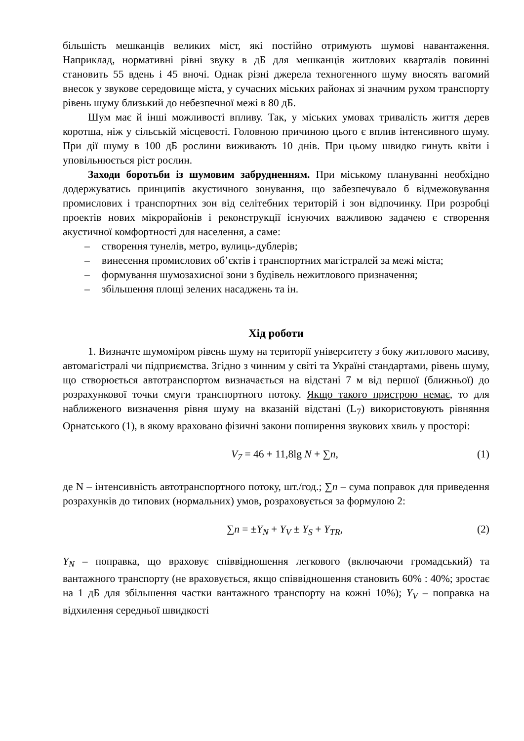більшість мешканців великих міст, які постійно отримують шумові навантаження. Наприклад, нормативні рівні звуку в дБ для мешканців житлових кварталів повинні становить 55 вдень і 45 вночі. Однак різні джерела техногенного шуму вносять вагомий внесок у звукове середовище міста, у сучасних міських районах зі значним рухом транспорту рівень шуму близький до небезпечної межі в 80 дБ.
Шум має й інші можливості впливу. Так, у міських умовах тривалість життя дерев коротша, ніж у сільській місцевості. Головною причиною цього є вплив інтенсивного шуму. При дії шуму в 100 дБ рослини виживають 10 днів. При цьому швидко гинуть квіти і уповільнюється ріст рослин.
Заходи боротьби із шумовим забрудненням. При міському плануванні необхідно додержуватись принципів акустичного зонування, що забезпечувало б відмежовування промислових і транспортних зон від селітебних територій і зон відпочинку. При розробці проектів нових мікрорайонів і реконструкції існуючих важливою задачею є створення акустичної комфортності для населення, а саме:
– створення тунелів, метро, вулиць-дублерів;
– винесення промислових об’єктів і транспортних магістралей за межі міста;
– формування шумозахисної зони з будівель нежитлового призначення;
– збільшення площі зелених насаджень та ін.
Хід роботи
1. Визначте шумоміром рівень шуму на території університету з боку житлового масиву, автомагістралі чи підприємства. Згідно з чинним у світі та Україні стандартами, рівень шуму, що створюється автотранспортом визначається на відстані 7 м від першої (ближньої) до розрахункової точки смуги транспортного потоку. Якщо такого пристрою немає, то для наближеного визначення рівня шуму на вказаній відстані (L<sub>7</sub>) використовують рівняння Орнатського (1), в якому враховано фізичні закони поширення звукових хвиль у просторі:
V<sub>7</sub> = 46 + 11,8lg N + ∑n, (1)
де N – інтенсивність автотранспортного потоку, шт./год.; ∑n – сума поправок для приведення розрахунків до типових (нормальних) умов, розраховується за формулою 2:
∑n = ±Y<sub>N</sub> + Y<sub>V</sub> ± Y<sub>S</sub> + Y<sub>TR</sub>, (2)
Y<sub>N</sub> – поправка, що враховує співвідношення легкового (включаючи громадський) та вантажного транспорту (не враховується, якщо співвідношення становить 60% : 40%; зростає на 1 дБ для збільшення частки вантажного транспорту на кожні 10%); Y<sub>V</sub> – поправка на відхилення середньої швидкості